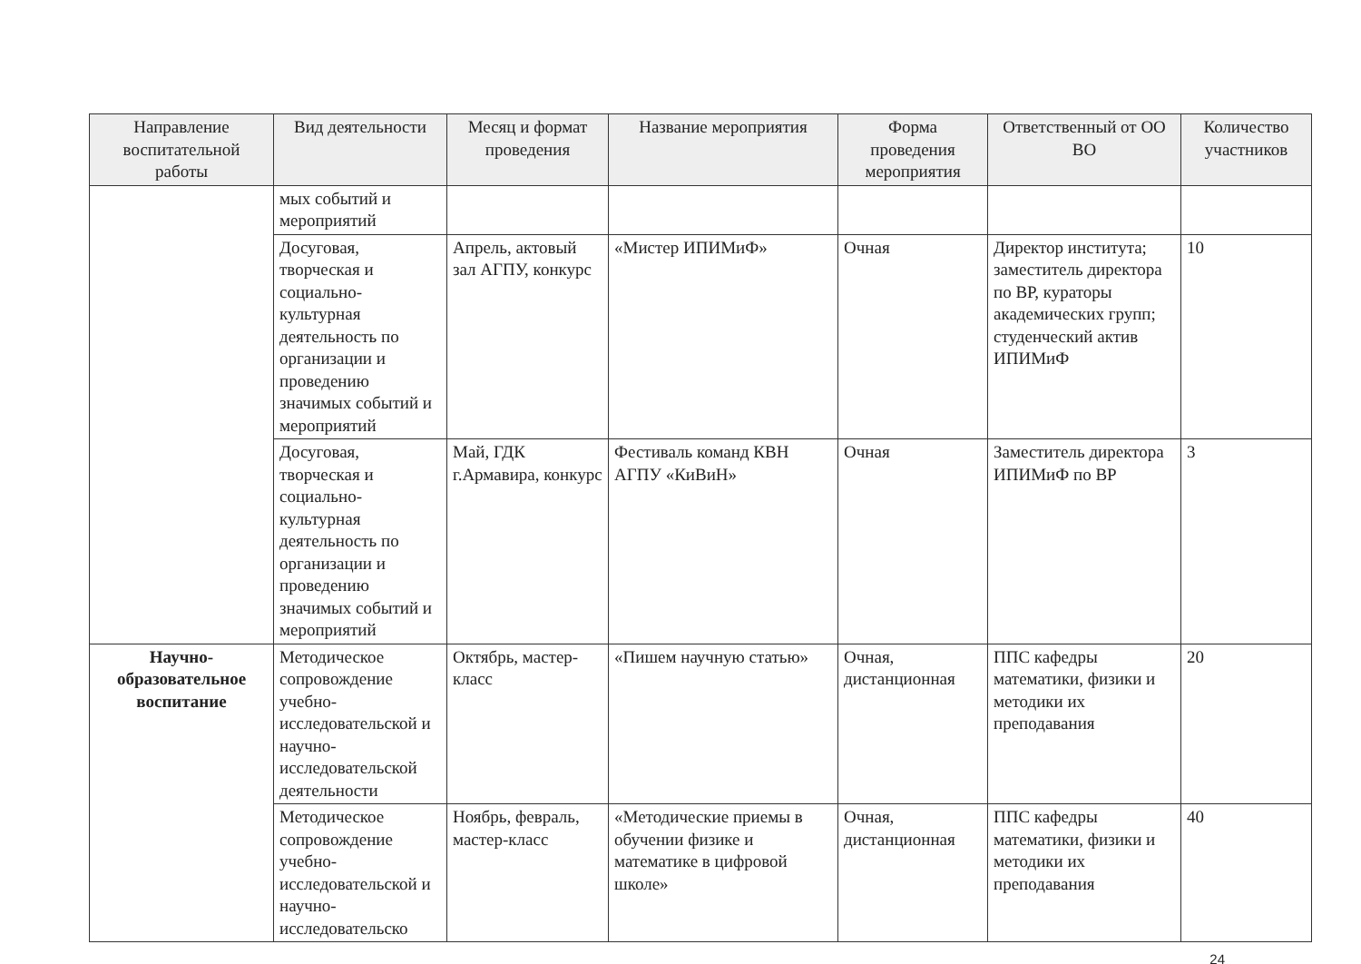| Направление воспитательной работы | Вид деятельности | Месяц и формат проведения | Название мероприятия | Форма проведения мероприятия | Ответственный от ОО ВО | Количество участников |
| --- | --- | --- | --- | --- | --- | --- |
| | мых событий и мероприятий | | | | | |
| | Досуговая, творческая и социально-культурная деятельность по организации и проведению значимых событий и мероприятий | Апрель, актовый зал АГПУ, конкурс | «Мистер ИПИМиФ» | Очная | Директор института; заместитель директора по ВР, кураторы академических групп; студенческий актив ИПИМиФ | 10 |
| | Досуговая, творческая и социально-культурная деятельность по организации и проведению значимых событий и мероприятий | Май, ГДК г.Армавира, конкурс | Фестиваль команд КВН АГПУ «КиВиН» | Очная | Заместитель директора ИПИМиФ по ВР | 3 |
| Научно-образовательное воспитание | Методическое сопровождение учебно-исследовательской и научно-исследовательской деятельности | Октябрь, мастер-класс | «Пишем научную статью» | Очная, дистанционная | ППС кафедры математики, физики и методики их преподавания | 20 |
| | Методическое сопровождение учебно-исследовательской и научно-исследовательско | Ноябрь, февраль, мастер-класс | «Методические приемы в обучении физике и математике в цифровой школе» | Очная, дистанционная | ППС кафедры математики, физики и методики их преподавания | 40 |
24